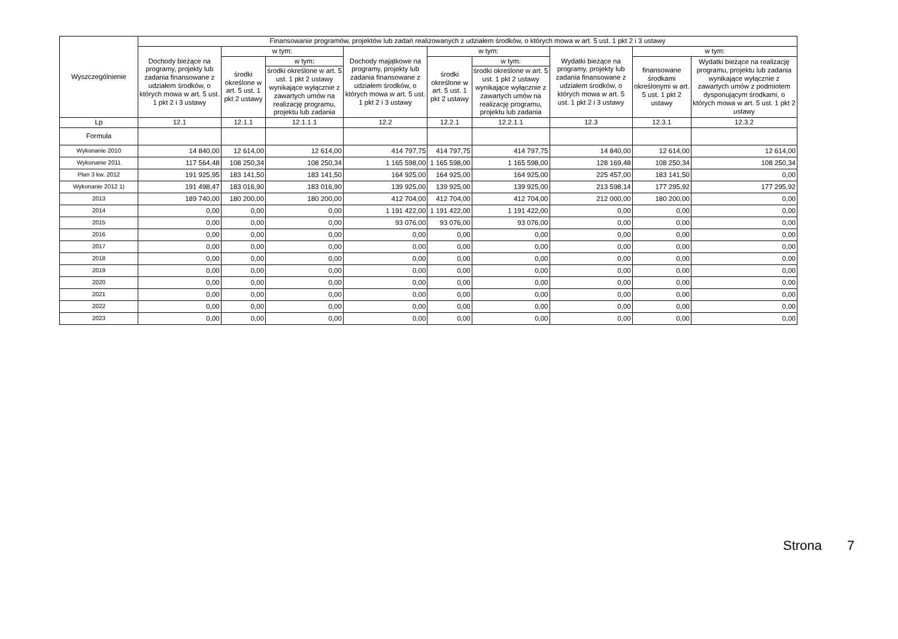| Wyszczególnienie | Finansowanie programów, projektów lub zadań realizowanych z udziałem środków, o których mowa w art. 5 ust. 1 pkt 2 i 3 ustawy | | | | | | | | |
| --- | --- | --- | --- | --- | --- | --- | --- | --- | --- |
| | Dochody bieżące na programy, projekty lub zadania finansowane z udziałem środków, o których mowa w art. 5 ust. 1 pkt 2 i 3 ustawy | w tym: | | Dochody majątkowe na programy, projekty lub zadania finansowane z udziałem środków, o których mowa w art. 5 ust. 1 pkt 2 i 3 ustawy | w tym: | | Wydatki bieżące na programy, projekty lub zadania finansowane z udziałem środków, o których mowa w art. 5 ust. 1 pkt 2 i 3 ustawy | w tym: | |
| | | środki określone w art. 5 ust. 1 pkt 2 ustawy | w tym: | | środki określone w art. 5 ust. 1 pkt 2 ustawy | w tym: | | finansowane środkami określonymi w art. 5 ust. 1 pkt 2 ustawy | Wydatki bieżące na realizację programu, projektu lub zadania wynikające wyłącznie z zawartych umów z podmiotem dysponującym środkami, o których mowa w art. 5 ust. 1 pkt 2 ustawy |
| | | | środki określone w art. 5 ust. 1 pkt 2 ustawy wynikające wyłącznie z zawartych umów na realizację programu, projektu lub zadania | | | środki określone w art. 5 ust. 1 pkt 2 ustawy wynikające wyłącznie z zawartych umów na realizację programu, projektu lub zadania | | | |
| Lp | 12.1 | 12.1.1 | 12.1.1.1 | 12.2 | 12.2.1 | 12.2.1.1 | 12.3 | 12.3.1 | 12.3.2 |
| Formuła | | | | | | | | | |
| Wykonanie 2010 | 14 840,00 | 12 614,00 | 12 614,00 | 414 797,75 | 414 797,75 | 414 797,75 | 14 840,00 | 12 614,00 | 12 614,00 |
| Wykonanie 2011 | 117 564,48 | 108 250,34 | 108 250,34 | 1 165 598,00 | 1 165 598,00 | 1 165 598,00 | 128 169,48 | 108 250,34 | 108 250,34 |
| Plan 3 kw. 2012 | 191 925,95 | 183 141,50 | 183 141,50 | 164 925,00 | 164 925,00 | 164 925,00 | 225 457,00 | 183 141,50 | 0,00 |
| Wykonanie 2012 1) | 191 498,47 | 183 016,90 | 183 016,90 | 139 925,00 | 139 925,00 | 139 925,00 | 213 598,14 | 177 295,92 | 177 295,92 |
| 2013 | 189 740,00 | 180 200,00 | 180 200,00 | 412 704,00 | 412 704,00 | 412 704,00 | 212 000,00 | 180 200,00 | 0,00 |
| 2014 | 0,00 | 0,00 | 0,00 | 1 191 422,00 | 1 191 422,00 | 1 191 422,00 | 0,00 | 0,00 | 0,00 |
| 2015 | 0,00 | 0,00 | 0,00 | 93 076,00 | 93 076,00 | 93 076,00 | 0,00 | 0,00 | 0,00 |
| 2016 | 0,00 | 0,00 | 0,00 | 0,00 | 0,00 | 0,00 | 0,00 | 0,00 | 0,00 |
| 2017 | 0,00 | 0,00 | 0,00 | 0,00 | 0,00 | 0,00 | 0,00 | 0,00 | 0,00 |
| 2018 | 0,00 | 0,00 | 0,00 | 0,00 | 0,00 | 0,00 | 0,00 | 0,00 | 0,00 |
| 2019 | 0,00 | 0,00 | 0,00 | 0,00 | 0,00 | 0,00 | 0,00 | 0,00 | 0,00 |
| 2020 | 0,00 | 0,00 | 0,00 | 0,00 | 0,00 | 0,00 | 0,00 | 0,00 | 0,00 |
| 2021 | 0,00 | 0,00 | 0,00 | 0,00 | 0,00 | 0,00 | 0,00 | 0,00 | 0,00 |
| 2022 | 0,00 | 0,00 | 0,00 | 0,00 | 0,00 | 0,00 | 0,00 | 0,00 | 0,00 |
| 2023 | 0,00 | 0,00 | 0,00 | 0,00 | 0,00 | 0,00 | 0,00 | 0,00 | 0,00 |
Strona 7